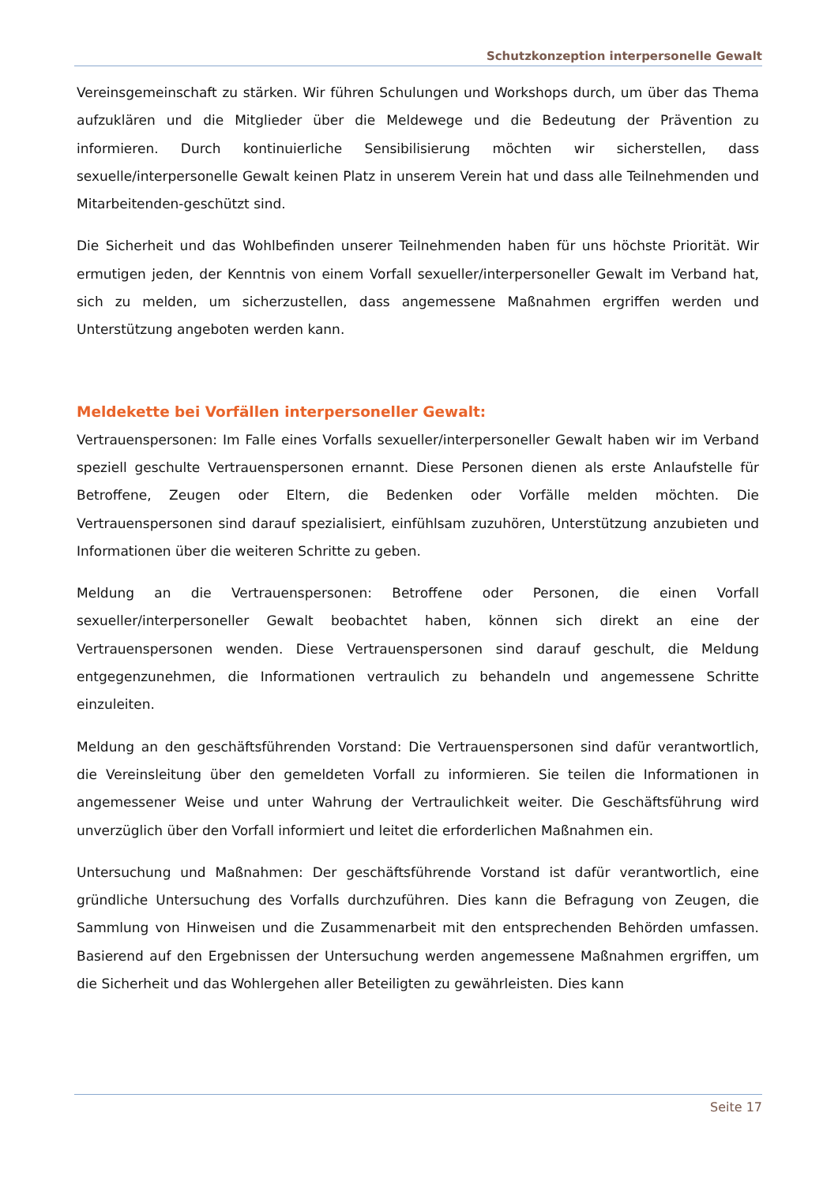Schutzkonzeption interpersonelle Gewalt
Vereinsgemeinschaft zu stärken. Wir führen Schulungen und Workshops durch, um über das Thema aufzuklären und die Mitglieder über die Meldewege und die Bedeutung der Prävention zu informieren. Durch kontinuierliche Sensibilisierung möchten wir sicherstellen, dass sexuelle/interpersonelle Gewalt keinen Platz in unserem Verein hat und dass alle Teilnehmenden und Mitarbeitenden-geschützt sind.
Die Sicherheit und das Wohlbefinden unserer Teilnehmenden haben für uns höchste Priorität. Wir ermutigen jeden, der Kenntnis von einem Vorfall sexueller/interpersoneller Gewalt im Verband hat, sich zu melden, um sicherzustellen, dass angemessene Maßnahmen ergriffen werden und Unterstützung angeboten werden kann.
Meldekette bei Vorfällen interpersoneller Gewalt:
Vertrauenspersonen: Im Falle eines Vorfalls sexueller/interpersoneller Gewalt haben wir im Verband speziell geschulte Vertrauenspersonen ernannt. Diese Personen dienen als erste Anlaufstelle für Betroffene, Zeugen oder Eltern, die Bedenken oder Vorfälle melden möchten. Die Vertrauenspersonen sind darauf spezialisiert, einfühlsam zuzuhören, Unterstützung anzubieten und Informationen über die weiteren Schritte zu geben.
Meldung an die Vertrauenspersonen: Betroffene oder Personen, die einen Vorfall sexueller/interpersoneller Gewalt beobachtet haben, können sich direkt an eine der Vertrauenspersonen wenden. Diese Vertrauenspersonen sind darauf geschult, die Meldung entgegenzunehmen, die Informationen vertraulich zu behandeln und angemessene Schritte einzuleiten.
Meldung an den geschäftsführenden Vorstand: Die Vertrauenspersonen sind dafür verantwortlich, die Vereinsleitung über den gemeldeten Vorfall zu informieren. Sie teilen die Informationen in angemessener Weise und unter Wahrung der Vertraulichkeit weiter. Die Geschäftsführung wird unverzüglich über den Vorfall informiert und leitet die erforderlichen Maßnahmen ein.
Untersuchung und Maßnahmen: Der geschäftsführende Vorstand ist dafür verantwortlich, eine gründliche Untersuchung des Vorfalls durchzuführen. Dies kann die Befragung von Zeugen, die Sammlung von Hinweisen und die Zusammenarbeit mit den entsprechenden Behörden umfassen. Basierend auf den Ergebnissen der Untersuchung werden angemessene Maßnahmen ergriffen, um die Sicherheit und das Wohlergehen aller Beteiligten zu gewährleisten. Dies kann
Seite 17